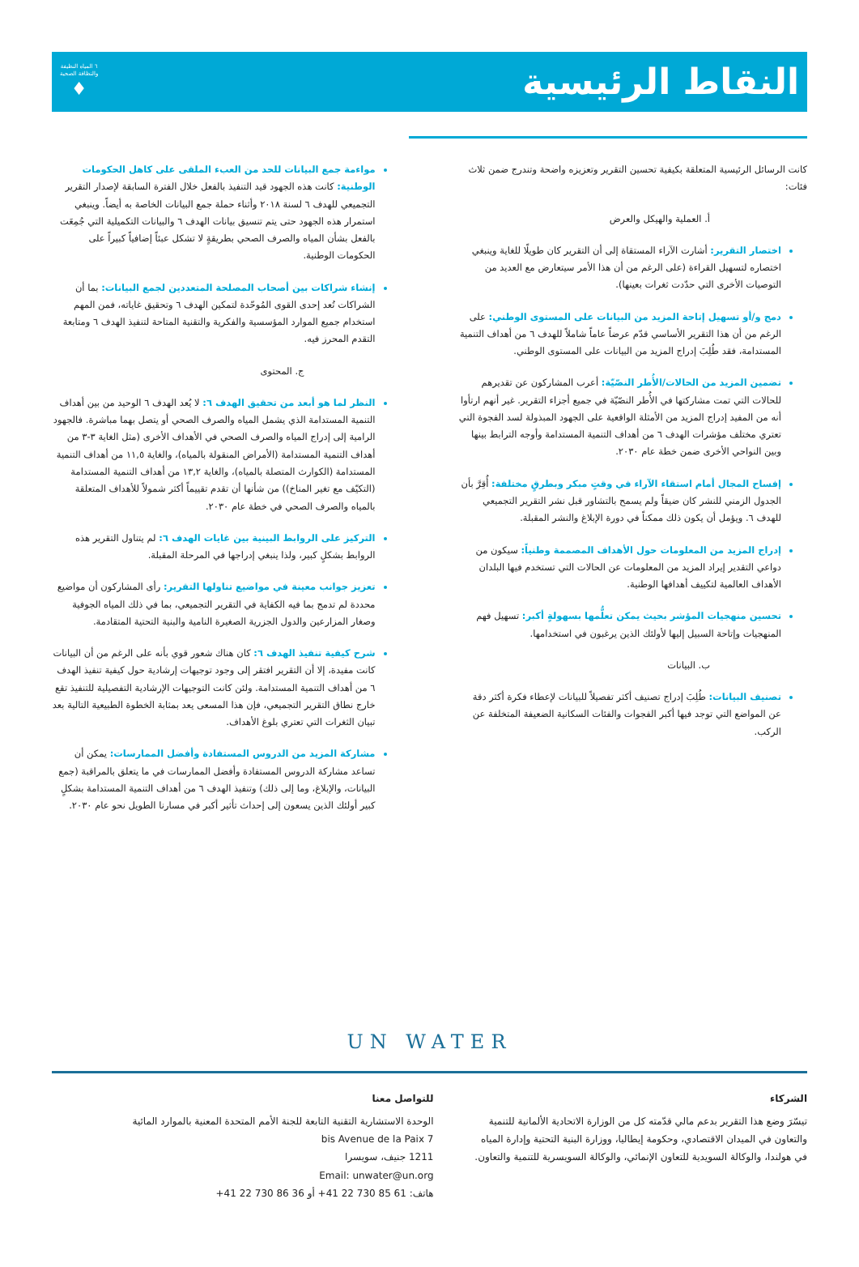النقاط الرئيسية
٦ المياه النظيفة
والنظافة الصحية
♦
كانت الرسائل الرئيسية المتعلقة بكيفية تحسين التقرير وتعزيزه واضحة وتندرج ضمن ثلاث فئات:
أ. العملية والهيكل والعرض
اختصار التقرير: أشارت الآراء المستقاة إلى أن التقرير كان طويلًا للغاية وينبغي اختصاره لتسهيل القراءة (على الرغم من أن هذا الأمر سيتعارض مع العديد من التوصيات الأخرى التي حدّدت ثغرات بعينها).
دمج و/أو تسهيل إتاحة المزيد من البيانات على المستوى الوطني: على الرغم من أن هذا التقرير الأساسي قدّم عرضاً عاماً شاملاً للهدف ٦ من أهداف التنمية المستدامة، فقد طُلِبَ إدراج المزيد من البيانات على المستوى الوطني.
تضمين المزيد من الحالات/الأُطر النصّيّة: أعرب المشاركون عن تقديرهم للحالات التي تمت مشاركتها في الأُطر النصّيّة في جميع أجزاء التقرير. غير أنهم ارتأوا أنه من المفيد إدراج المزيد من الأمثلة الواقعية على الجهود المبذولة لسد الفجوة التي تعتري مختلف مؤشرات الهدف ٦ من أهداف التنمية المستدامة وأوجه الترابط بينها وبين النواحي الأخرى ضمن خطة عام ٢٠٣٠.
إفساح المجال أمام استقاء الآراء في وقتٍ مبكر وبطرقٍ مختلفة: أُقِرَّ بأن الجدول الزمني للنشر كان ضيقاً ولم يسمح بالتشاور قبل نشر التقرير التجميعي للهدف ٦. ويؤمل أن يكون ذلك ممكناً في دورة الإبلاغ والنشر المقبلة.
إدراج المزيد من المعلومات حول الأهداف المصممة وطنياً: سيكون من دواعي التقدير إيراد المزيد من المعلومات عن الحالات التي تستخدم فيها البلدان الأهداف العالمية لتكييف أهدافها الوطنية.
تحسين منهجيات المؤشر بحيث يمكن تعلُّمها بسهولةٍ أكبر: تسهيل فهم المنهجيات وإتاحة السبيل إليها لأولئك الذين يرغبون في استخدامها.
ب. البيانات
تصنيف البيانات: طُلِبَ إدراج تصنيف أكثر تفصيلاً للبيانات لإعطاء فكرة أكثر دقة عن المواضع التي توجد فيها أكبر الفجوات والفئات السكانية الضعيفة المتخلفة عن الركب.
مواءمة جمع البيانات للحد من العبء الملقى على كاهل الحكومات الوطنية: كانت هذه الجهود قيد التنفيذ بالفعل خلال الفترة السابقة لإصدار التقرير التجميعي للهدف ٦ لسنة ٢٠١٨ وأثناء حملة جمع البيانات الخاصة به أيضاً. وينبغي استمرار هذه الجهود حتى يتم تنسيق بيانات الهدف ٦ والبيانات التكميلية التي جُمِعَت بالفعل بشأن المياه والصرف الصحي بطريقةٍ لا تشكل عبئاً إضافياً كبيراً على الحكومات الوطنية.
إنشاء شراكات بين أصحاب المصلحة المتعددين لجمع البيانات: بما أن الشراكات تُعد إحدى القوى المُوحّدة لتمكين الهدف ٦ وتحقيق غاياته، فمن المهم استخدام جميع الموارد المؤسسية والفكرية والتقنية المتاحة لتنفيذ الهدف ٦ ومتابعة التقدم المحرز فيه.
ج. المحتوى
النظر لما هو أبعد من تحقيق الهدف ٦: لا يُعد الهدف ٦ الوحيد من بين أهداف التنمية المستدامة الذي يشمل المياه والصرف الصحي أو يتصل بهما مباشرة. فالجهود الرامية إلى إدراج المياه والصرف الصحي في الأهداف الأخرى (مثل الغاية ٣-٣ من أهداف التنمية المستدامة (الأمراض المنقولة بالمياه)، والغاية ١١,٥ من أهداف التنمية المستدامة (الكوارث المتصلة بالمياه)، والغاية ١٣,٢ من أهداف التنمية المستدامة (التكيّف مع تغير المناخ)) من شأنها أن تقدم تقييماً أكثر شمولاً للأهداف المتعلقة بالمياه والصرف الصحي في خطة عام ٢٠٣٠.
التركيز على الروابط البينية بين غايات الهدف ٦: لم يتناول التقرير هذه الروابط بشكلٍ كبير، ولذا ينبغي إدراجها في المرحلة المقبلة.
تعزيز جوانب معينة في مواضيع تناولها التقرير: رأى المشاركون أن مواضيع محددة لم تدمج بما فيه الكفاية في التقرير التجميعي، بما في ذلك المياه الجوفية وصغار المزارعين والدول الجزرية الصغيرة النامية والبنية التحتية المتقادمة.
شرح كيفية تنفيذ الهدف ٦: كان هناك شعور قوي بأنه على الرغم من أن البيانات كانت مفيدة، إلا أن التقرير افتقر إلى وجود توجيهات إرشادية حول كيفية تنفيذ الهدف ٦ من أهداف التنمية المستدامة. ولئن كانت التوجيهات الإرشادية التفصيلية للتنفيذ تقع خارج نطاق التقرير التجميعي، فإن هذا المسعى يعد بمثابة الخطوة الطبيعية التالية بعد تبيان الثغرات التي تعتري بلوغ الأهداف.
مشاركة المزيد من الدروس المستفادة وأفضل الممارسات: يمكن أن تساعد مشاركة الدروس المستفادة وأفضل الممارسات في ما يتعلق بالمراقبة (جمع البيانات، والإبلاغ، وما إلى ذلك) وتنفيذ الهدف ٦ من أهداف التنمية المستدامة بشكلٍ كبير أولئك الذين يسعون إلى إحداث تأثير أكبر في مسارنا الطويل نحو عام ٢٠٣٠.
UN WATER
الشركاء
تيسّرَ وضع هذا التقرير بدعم مالي قدّمته كل من الوزارة الاتحادية الألمانية للتنمية والتعاون في الميدان الاقتصادي، وحكومة إيطاليا، ووزارة البنية التحتية وإدارة المياه في هولندا، والوكالة السويدية للتعاون الإنمائي، والوكالة السويسرية للتنمية والتعاون.
للتواصل معنا
الوحدة الاستشارية التقنية التابعة للجنة الأمم المتحدة المعنية بالموارد المائية
7 bis Avenue de la Paix
1211 جنيف، سويسرا
Email: unwater@un.org
هاتف: +41 22 730 85 61 أو +41 22 730 86 36